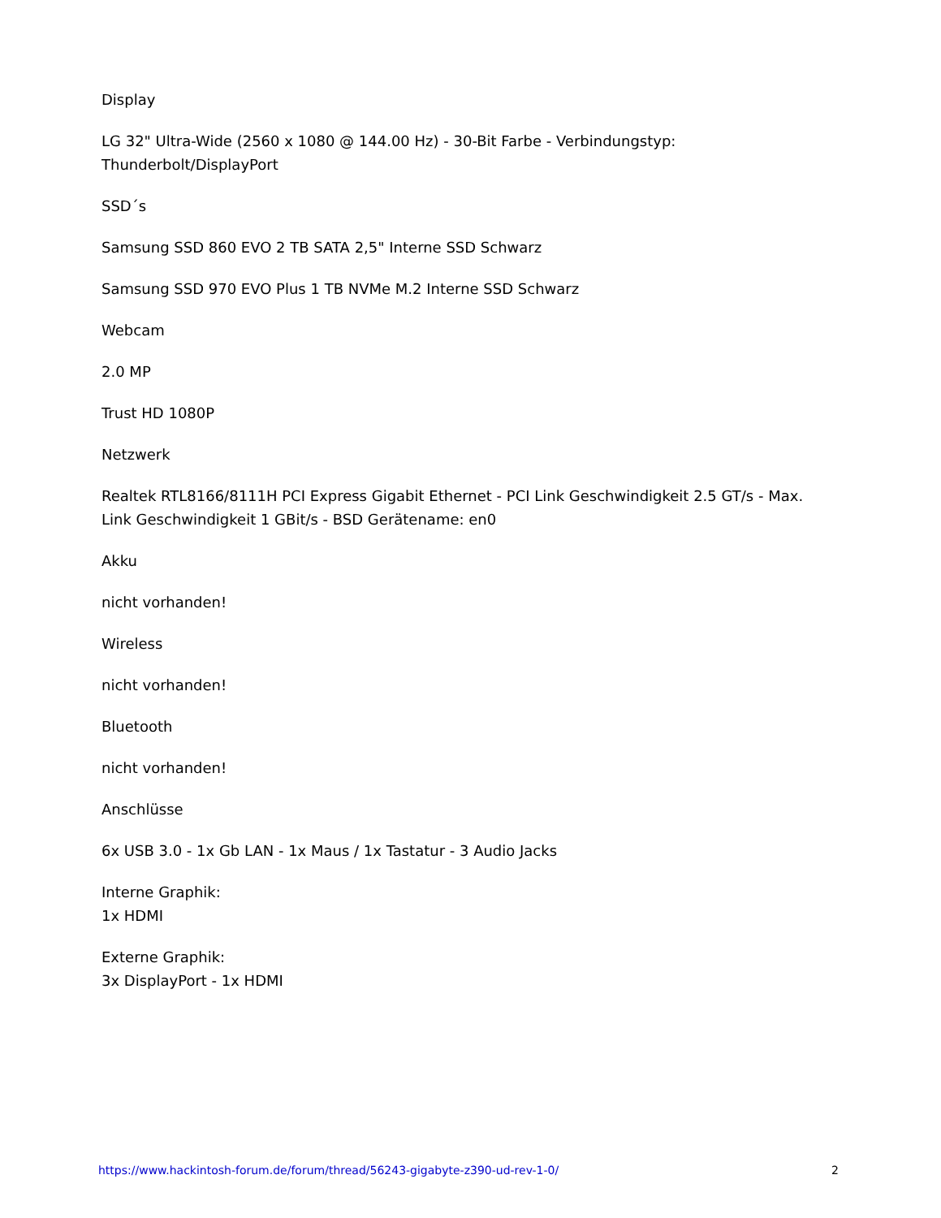Display
LG 32" Ultra-Wide (2560 x 1080 @ 144.00 Hz) - 30-Bit Farbe - Verbindungstyp: Thunderbolt/DisplayPort
SSD´s
Samsung SSD 860 EVO 2 TB SATA 2,5" Interne SSD Schwarz
Samsung SSD 970 EVO Plus 1 TB NVMe M.2 Interne SSD Schwarz
Webcam
2.0 MP
Trust HD 1080P
Netzwerk
Realtek RTL8166/8111H PCI Express Gigabit Ethernet - PCI Link Geschwindigkeit 2.5 GT/s - Max. Link Geschwindigkeit 1 GBit/s - BSD Gerätename: en0
Akku
nicht vorhanden!
Wireless
nicht vorhanden!
Bluetooth
nicht vorhanden!
Anschlüsse
6x USB 3.0 - 1x Gb LAN - 1x Maus / 1x Tastatur - 3 Audio Jacks
Interne Graphik:
1x HDMI
Externe Graphik:
3x DisplayPort - 1x HDMI
https://www.hackintosh-forum.de/forum/thread/56243-gigabyte-z390-ud-rev-1-0/ 2